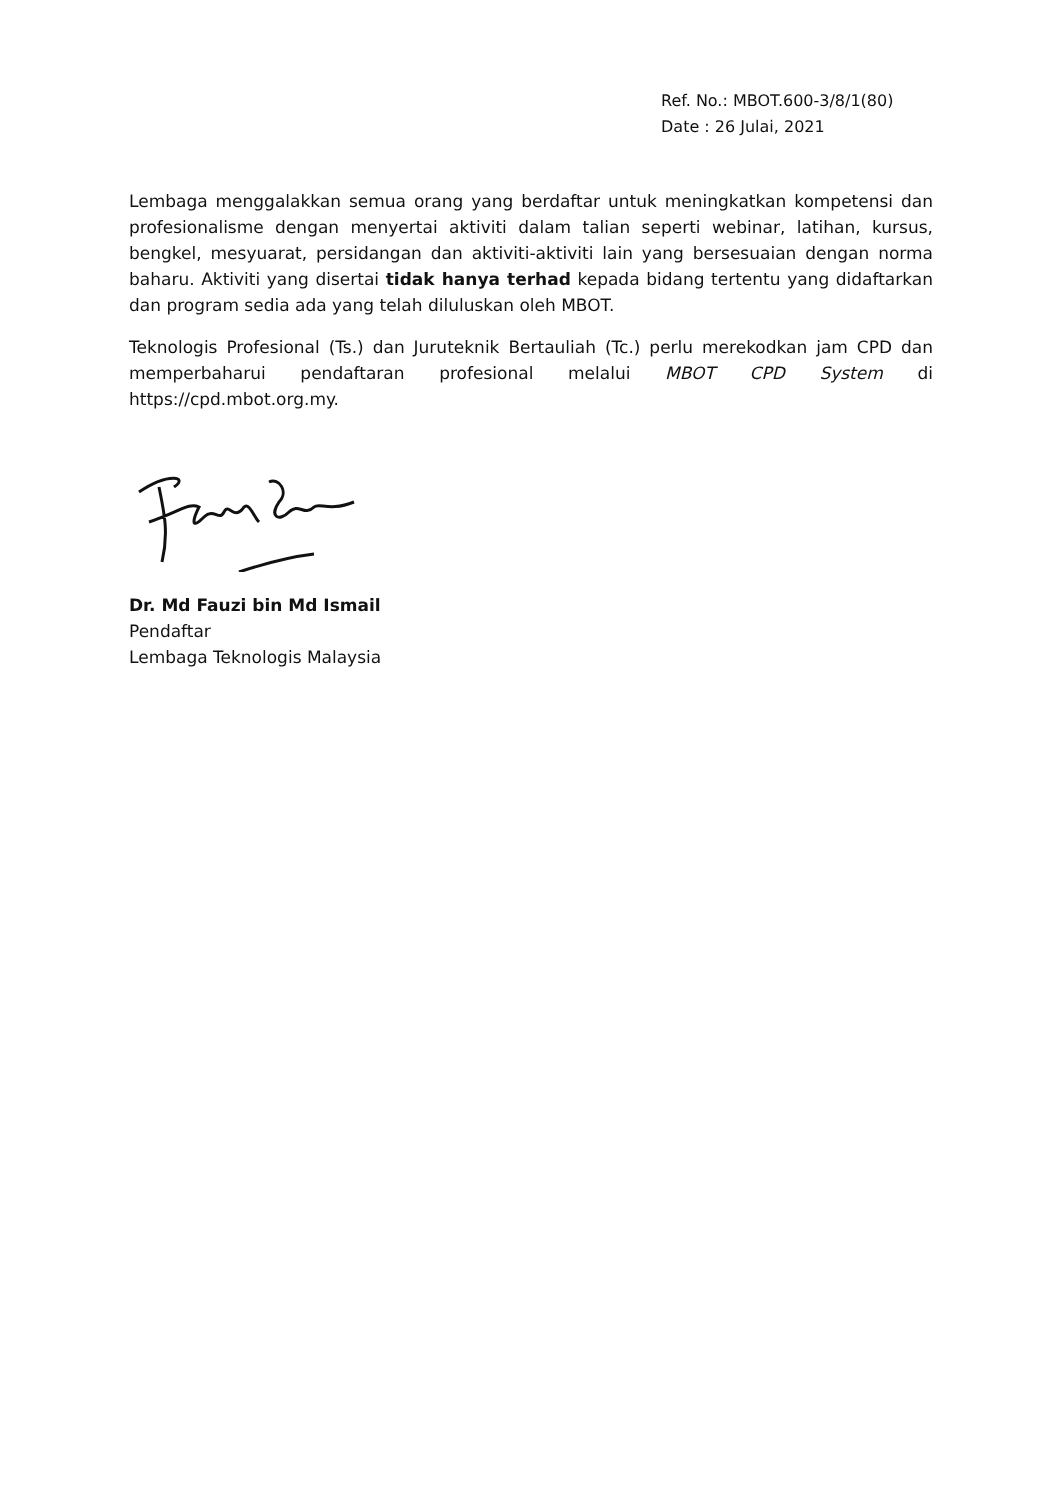Ref. No.: MBOT.600-3/8/1(80)
Date : 26 Julai, 2021
Lembaga menggalakkan semua orang yang berdaftar untuk meningkatkan kompetensi dan profesionalisme dengan menyertai aktiviti dalam talian seperti webinar, latihan, kursus, bengkel, mesyuarat, persidangan dan aktiviti-aktiviti lain yang bersesuaian dengan norma baharu. Aktiviti yang disertai tidak hanya terhad kepada bidang tertentu yang didaftarkan dan program sedia ada yang telah diluluskan oleh MBOT.
Teknologis Profesional (Ts.) dan Juruteknik Bertauliah (Tc.) perlu merekodkan jam CPD dan memperbaharui pendaftaran profesional melalui MBOT CPD System di https://cpd.mbot.org.my.
Dr. Md Fauzi bin Md Ismail
Pendaftar
Lembaga Teknologis Malaysia